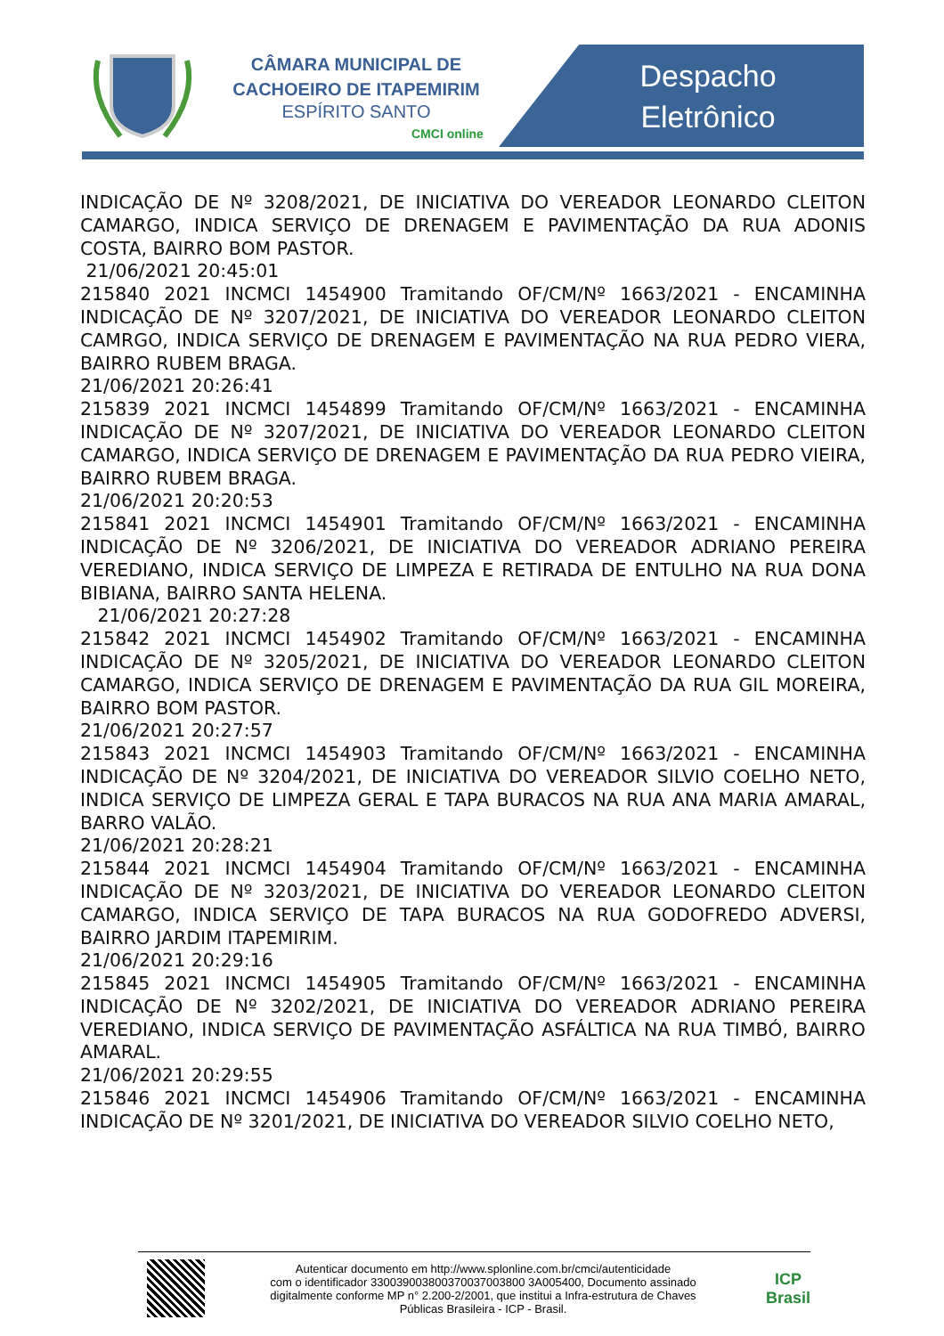CÂMARA MUNICIPAL DE
CACHOEIRO DE ITAPEMIRIM
ESPÍRITO SANTO
CMCI online
Despacho
Eletrônico
INDICAÇÃO DE Nº 3208/2021, DE INICIATIVA DO VEREADOR LEONARDO CLEITON CAMARGO, INDICA SERVIÇO DE DRENAGEM E PAVIMENTAÇÃO DA RUA ADONIS COSTA, BAIRRO BOM PASTOR.
21/06/2021 20:45:01
215840 2021 INCMCI 1454900 Tramitando OF/CM/Nº 1663/2021 - ENCAMINHA INDICAÇÃO DE Nº 3207/2021, DE INICIATIVA DO VEREADOR LEONARDO CLEITON CAMRGO, INDICA SERVIÇO DE DRENAGEM E PAVIMENTAÇÃO NA RUA PEDRO VIERA, BAIRRO RUBEM BRAGA.
21/06/2021 20:26:41
215839 2021 INCMCI 1454899 Tramitando OF/CM/Nº 1663/2021 - ENCAMINHA INDICAÇÃO DE Nº 3207/2021, DE INICIATIVA DO VEREADOR LEONARDO CLEITON CAMARGO, INDICA SERVIÇO DE DRENAGEM E PAVIMENTAÇÃO DA RUA PEDRO VIEIRA, BAIRRO RUBEM BRAGA.
21/06/2021 20:20:53
215841 2021 INCMCI 1454901 Tramitando OF/CM/Nº 1663/2021 - ENCAMINHA INDICAÇÃO DE Nº 3206/2021, DE INICIATIVA DO VEREADOR ADRIANO PEREIRA VEREDIANO, INDICA SERVIÇO DE LIMPEZA E RETIRADA DE ENTULHO NA RUA DONA BIBIANA, BAIRRO SANTA HELENA.
21/06/2021 20:27:28
215842 2021 INCMCI 1454902 Tramitando OF/CM/Nº 1663/2021 - ENCAMINHA INDICAÇÃO DE Nº 3205/2021, DE INICIATIVA DO VEREADOR LEONARDO CLEITON CAMARGO, INDICA SERVIÇO DE DRENAGEM E PAVIMENTAÇÃO DA RUA GIL MOREIRA, BAIRRO BOM PASTOR.
21/06/2021 20:27:57
215843 2021 INCMCI 1454903 Tramitando OF/CM/Nº 1663/2021 - ENCAMINHA INDICAÇÃO DE Nº 3204/2021, DE INICIATIVA DO VEREADOR SILVIO COELHO NETO, INDICA SERVIÇO DE LIMPEZA GERAL E TAPA BURACOS NA RUA ANA MARIA AMARAL, BARRO VALÃO.
21/06/2021 20:28:21
215844 2021 INCMCI 1454904 Tramitando OF/CM/Nº 1663/2021 - ENCAMINHA INDICAÇÃO DE Nº 3203/2021, DE INICIATIVA DO VEREADOR LEONARDO CLEITON CAMARGO, INDICA SERVIÇO DE TAPA BURACOS NA RUA GODOFREDO ADVERSI, BAIRRO JARDIM ITAPEMIRIM.
21/06/2021 20:29:16
215845 2021 INCMCI 1454905 Tramitando OF/CM/Nº 1663/2021 - ENCAMINHA INDICAÇÃO DE Nº 3202/2021, DE INICIATIVA DO VEREADOR ADRIANO PEREIRA VEREDIANO, INDICA SERVIÇO DE PAVIMENTAÇÃO ASFÁLTICA NA RUA TIMBÓ, BAIRRO AMARAL.
21/06/2021 20:29:55
215846 2021 INCMCI 1454906 Tramitando OF/CM/Nº 1663/2021 - ENCAMINHA INDICAÇÃO DE Nº 3201/2021, DE INICIATIVA DO VEREADOR SILVIO COELHO NETO,
Autenticar documento em http://www.splonline.com.br/cmci/autenticidade
com o identificador 330039003800370037003800 3A005400, Documento assinado
digitalmente conforme MP n° 2.200-2/2001, que institui a Infra-estrutura de Chaves
Públicas Brasileira - ICP - Brasil.
ICP
Brasil